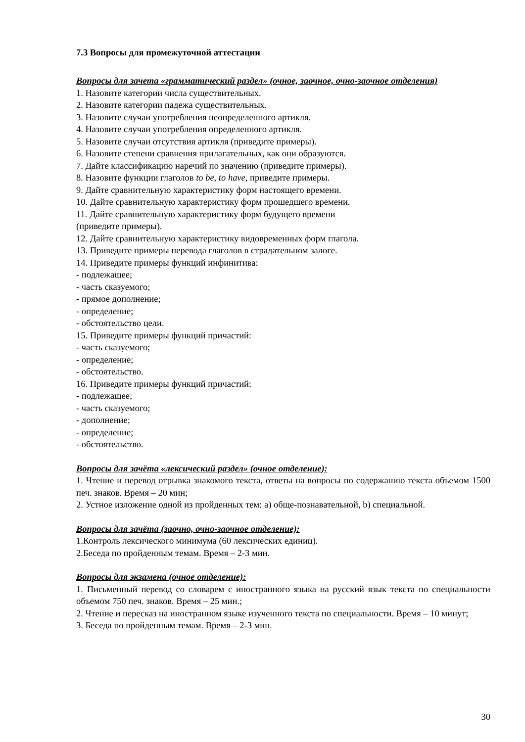7.3 Вопросы для промежуточной аттестации
Вопросы для зачета «грамматический раздел» (очное, заочное, очно-заочное отделения)
1. Назовите категории числа существительных.
2. Назовите категории падежа существительных.
3. Назовите случаи употребления неопределенного артикля.
4. Назовите случаи употребления определенного артикля.
5. Назовите случаи отсутствия артикля (приведите примеры).
6. Назовите степени сравнения прилагательных, как они образуются.
7. Дайте классификацию наречий по значению (приведите примеры).
8. Назовите функции глаголов to be, to have, приведите примеры.
9. Дайте сравнительную характеристику форм настоящего времени.
10. Дайте сравнительную характеристику форм прошедшего времени.
11. Дайте сравнительную характеристику форм будущего времени
(приведите примеры).
12. Дайте сравнительную характеристику видовременных форм глагола.
13. Приведите примеры перевода глаголов в страдательном залоге.
14. Приведите примеры функций инфинитива:
- подлежащее;
- часть сказуемого;
- прямое дополнение;
- определение;
- обстоятельство цели.
15. Приведите примеры функций причастий:
- часть сказуемого;
- определение;
- обстоятельство.
16. Приведите примеры функций причастий:
- подлежащее;
- часть сказуемого;
- дополнение;
- определение;
- обстоятельство.
Вопросы для зачёта «лексический раздел» (очное отделение):
1. Чтение и перевод отрывка знакомого текста, ответы на вопросы по содержанию текста объемом 1500 печ. знаков. Время – 20 мин;
2. Устное изложение одной из пройденных тем: a) обще-познавательной, b) специальной.
Вопросы для зачёта (заочно, очно-заочное отделение):
1.Контроль лексического минимума (60 лексических единиц).
2.Беседа по пройденным темам. Время – 2-3 мин.
Вопросы для экзамена (очное отделение):
1. Письменный перевод со словарем с иностранного языка на русский язык текста по специальности объемом 750 печ. знаков. Время – 25 мин.;
2. Чтение и пересказ на иностранном языке изученного текста по специальности. Время – 10 минут;
3. Беседа по пройденным темам. Время – 2-3 мин.
30